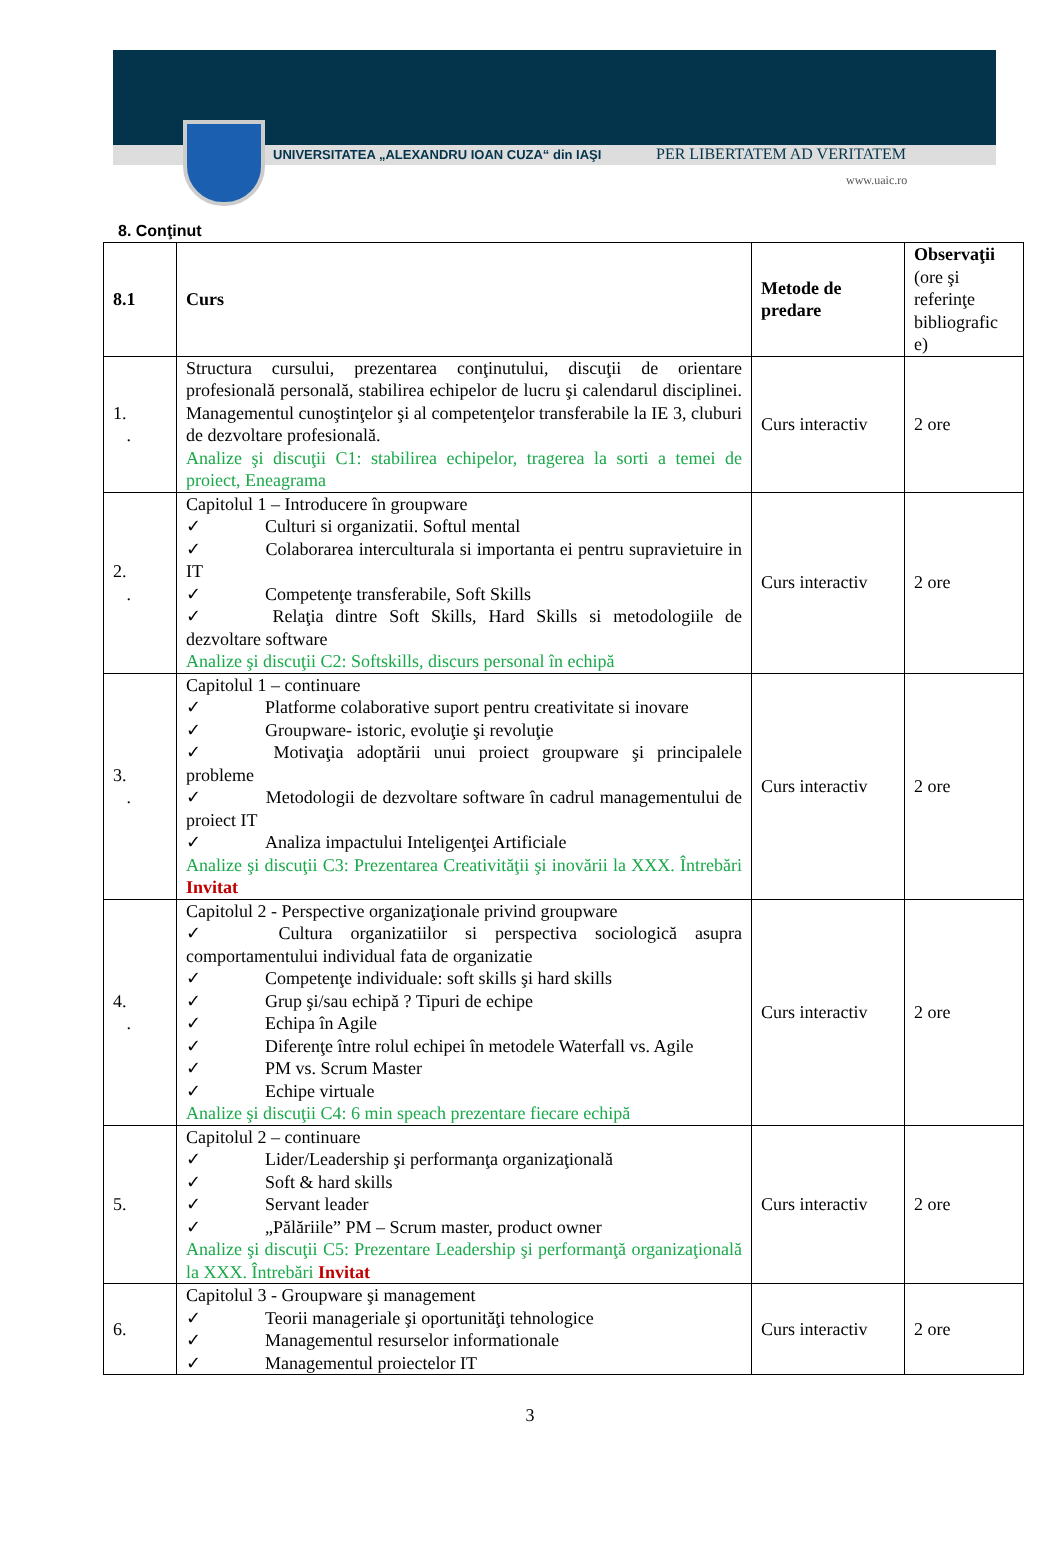UNIVERSITATEA „ALEXANDRU IOAN CUZA“ din IAŞI
PER LIBERTATEM AD VERITATEM
www.uaic.ro
8. Conţinut
| 8.1 | Curs | Metode de predare | Observaţii (ore şi referinţe bibliografic e) |
| --- | --- | --- | --- |
| 1. . | Structura cursului, prezentarea conţinutului, discuţii de orientare profesională personală, stabilirea echipelor de lucru şi calendarul disciplinei. Managementul cunoştinţelor şi al competenţelor transferabile la IE 3, cluburi de dezvoltare profesională. Analize şi discuţii C1: stabilirea echipelor, tragerea la sorti a temei de proiect, Eneagrama | Curs interactiv | 2 ore |
| 2. . | Capitolul 1 – Introducere în groupware ✓ Culturi si organizatii. Softul mental ✓ Colaborarea interculturala si importanta ei pentru supravietuire in IT ✓ Competenţe transferabile, Soft Skills ✓ Relaţia dintre Soft Skills, Hard Skills si metodologiile de dezvoltare software Analize şi discuţii C2: Softskills, discurs personal în echipă | Curs interactiv | 2 ore |
| 3. . | Capitolul 1 – continuare ✓ Platforme colaborative suport pentru creativitate si inovare ✓ Groupware- istoric, evoluţie şi revoluţie ✓ Motivaţia adoptării unui proiect groupware şi principalele probleme ✓ Metodologii de dezvoltare software în cadrul managementului de proiect IT ✓ Analiza impactului Inteligenţei Artificiale Analize şi discuţii C3: Prezentarea Creativităţii şi inovării la XXX. Întrebări Invitat | Curs interactiv | 2 ore |
| 4. . | Capitolul 2 - Perspective organizaţionale privind groupware ✓ Cultura organizatiilor si perspectiva sociologică asupra comportamentului individual fata de organizatie ✓ Competenţe individuale: soft skills şi hard skills ✓ Grup şi/sau echipă ? Tipuri de echipe ✓ Echipa în Agile ✓ Diferenţe între rolul echipei în metodele Waterfall vs. Agile ✓ PM vs. Scrum Master ✓ Echipe virtuale Analize şi discuţii C4: 6 min speach prezentare fiecare echipă | Curs interactiv | 2 ore |
| 5. | Capitolul 2 – continuare ✓ Lider/Leadership şi performanţa organizaţională ✓ Soft & hard skills ✓ Servant leader ✓ „Pălăriile” PM – Scrum master, product owner Analize şi discuţii C5: Prezentare Leadership şi performanţă organizaţională la XXX. Întrebări Invitat | Curs interactiv | 2 ore |
| 6. | Capitolul 3 - Groupware şi management ✓ Teorii manageriale şi oportunităţi tehnologice ✓ Managementul resurselor informationale ✓ Managementul proiectelor IT | Curs interactiv | 2 ore |
3